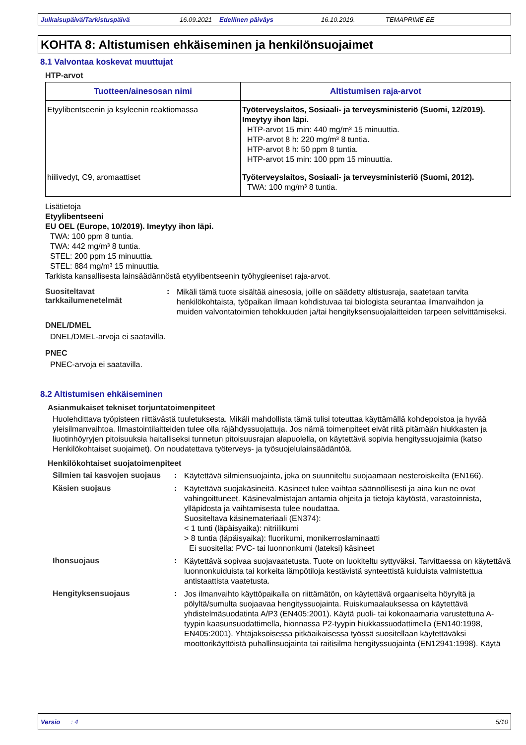Julkaisupäivä/Tarkistuspäivä 16.09.2021 Edellinen päiväys 16.10.2019. TEMAPRIME EE
KOHTA 8: Altistumisen ehkäiseminen ja henkilönsuojaimet
8.1 Valvontaa koskevat muuttujat
HTP-arvot
| Tuotteen/ainesosan nimi | Altistumisen raja-arvot |
| --- | --- |
| Etyylibentseenin ja ksyleenin reaktiomassa | Työterveyslaitos, Sosiaali- ja terveysministeriö (Suomi, 12/2019). Imeytyy ihon läpi. HTP-arvot 15 min: 440 mg/m³ 15 minuuttia. HTP-arvot 8 h: 220 mg/m³ 8 tuntia. HTP-arvot 8 h: 50 ppm 8 tuntia. HTP-arvot 15 min: 100 ppm 15 minuuttia. |
| hiilivedyt, C9, aromaattiset | Työterveyslaitos, Sosiaali- ja terveysministeriö (Suomi, 2012). TWA: 100 mg/m³ 8 tuntia. |
Lisätietoja
Etyylibentseeni
EU OEL (Europe, 10/2019). Imeytyy ihon läpi.
TWA: 100 ppm 8 tuntia.
TWA: 442 mg/m³ 8 tuntia.
STEL: 200 ppm 15 minuuttia.
STEL: 884 mg/m³ 15 minuuttia.
Tarkista kansallisesta lainsäädännöstä etyylibentseenin työhygieeniset raja-arvot.
Suositeltavat tarkkailumenetelmät
:
Mikäli tämä tuote sisältää ainesosia, joille on säädetty altistusraja, saatetaan tarvita henkilökohtaista, työpaikan ilmaan kohdistuvaa tai biologista seurantaa ilmanvaihdon ja muiden valvontatoimien tehokkuuden ja/tai hengityksensuojalaitteiden tarpeen selvittämiseksi.
DNEL/DMEL
DNEL/DMEL-arvoja ei saatavilla.
PNEC
PNEC-arvoja ei saatavilla.
8.2 Altistumisen ehkäiseminen
Asianmukaiset tekniset torjuntatoimenpiteet
Huolehdittava työpisteen riittävästä tuuletuksesta. Mikäli mahdollista tämä tulisi toteuttaa käyttämällä kohdepoistoa ja hyvää yleisilmanvaihtoa. Ilmastointilaitteiden tulee olla räjähdyssuojattuja. Jos nämä toimenpiteet eivät riitä pitämään hiukkasten ja liuotinhöyryjen pitoisuuksia haitalliseksi tunnetun pitoisuusrajan alapuolella, on käytettävä sopivia hengityssuojaimia (katso Henkilökohtaiset suojaimet). On noudatettava työterveys- ja työsuojelulainsäädäntöä.
Henkilökohtaiset suojatoimenpiteet
Silmien tai kasvojen suojaus
:
Käytettävä silmiensuojainta, joka on suunniteltu suojaamaan nesteroiskeilta (EN166).
Käsien suojaus :
Käytettävä suojakäsineitä. Käsineet tulee vaihtaa säännöllisesti ja aina kun ne ovat vahingoittuneet. Käsinevalmistajan antamia ohjeita ja tietoja käytöstä, varastoinnista, ylläpidosta ja vaihtamisesta tulee noudattaa.
Suositeltava käsinemateriaali (EN374):
< 1 tunti (läpäisyaika): nitriilikumi
> 8 tuntia (läpäisyaika): fluorikumi, monikerroslaminaatti
Ei suositella: PVC- tai luonnonkumi (lateksi) käsineet
Ihonsuojaus :
Käytettävä sopivaa suojavaatetusta. Tuote on luokiteltu syttyväksi. Tarvittaessa on käytettävä luonnonkuiduista tai korkeita lämpötiloja kestävistä synteettistä kuiduista valmistettua antistaattista vaatetusta.
Hengityksensuojaus :
Jos ilmanvaihto käyttöpaikalla on riittämätön, on käytettävä orgaaniselta höyryltä ja pölyltä/sumulta suojaavaa hengityssuojainta. Ruiskumaalauksessa on käytettävä yhdistelmäsuodatinta A/P3 (EN405:2001). Käytä puoli- tai kokonaamaria varustettuna A-tyypin kaasunsuodattimella, hionnassa P2-tyypin hiukkassuodattimella (EN140:1998, EN405:2001). Yhtäjaksoisessa pitkäaikaisessa työssä suositellaan käytettäväksi moottorikäyttöistä puhallinsuojainta tai raitisilma hengityssuojainta (EN12941:1998). Käytä
Versio : 4 5/10